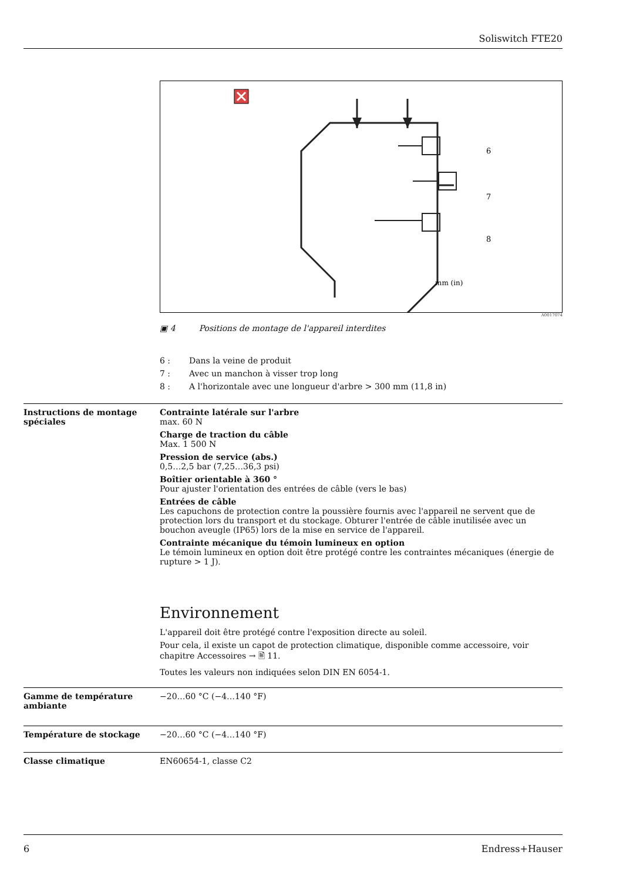Soliswitch FTE20
6
7
8
mm (in)
A0017074
▣ 4 Positions de montage de l'appareil interdites
6 : Dans la veine de produit
7 : Avec un manchon à visser trop long
8 : A l'horizontale avec une longueur d'arbre > 300 mm (11,8 in)
Instructions de montage spéciales
Contrainte latérale sur l'arbre
max. 60 N
Charge de traction du câble
Max. 1 500 N
Pression de service (abs.)
0,5…2,5 bar (7,25…36,3 psi)
Boîtier orientable à 360 °
Pour ajuster l'orientation des entrées de câble (vers le bas)
Entrées de câble
Les capuchons de protection contre la poussière fournis avec l'appareil ne servent que de protection lors du transport et du stockage. Obturer l'entrée de câble inutilisée avec un bouchon aveugle (IP65) lors de la mise en service de l'appareil.
Contrainte mécanique du témoin lumineux en option
Le témoin lumineux en option doit être protégé contre les contraintes mécaniques (énergie de rupture > 1 J).
Environnement
L'appareil doit être protégé contre l'exposition directe au soleil.
Pour cela, il existe un capot de protection climatique, disponible comme accessoire, voir chapitre Accessoires → 🖹 11.
Toutes les valeurs non indiquées selon DIN EN 6054-1.
Gamme de température ambiante
−20…60 °C (−4…140 °F)
Température de stockage −20…60 °C (−4…140 °F)
Classe climatique EN60654-1, classe C2
6 Endress+Hauser